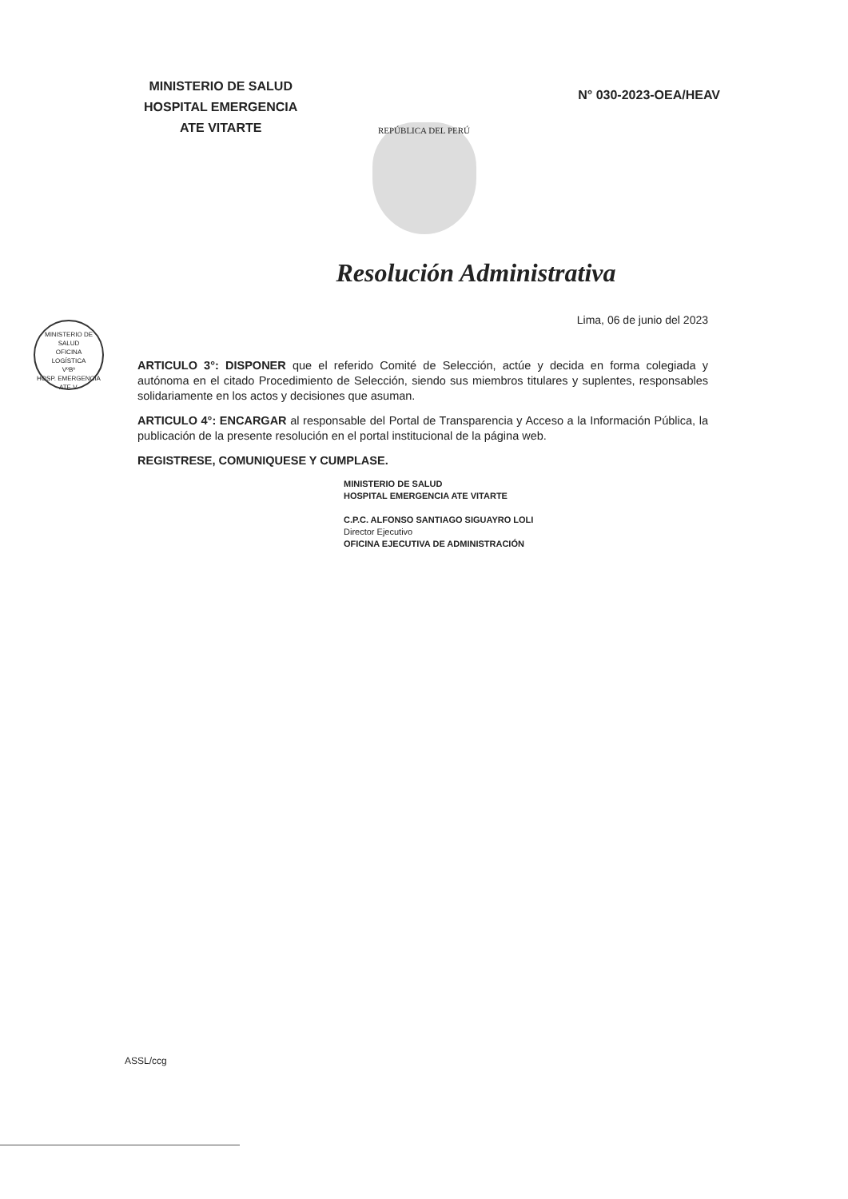MINISTERIO DE SALUD
HOSPITAL EMERGENCIA
ATE VITARTE
N° 030-2023-OEA/HEAV
REPÚBLICA DEL PERÚ
Resolución Administrativa
Lima, 06 de junio del 2023
MINISTERIO DE SALUD
OFICINA
LOGÍSTICA
VºBº
HOSP. EMERGENCIA ATE V.
ARTICULO 3°: DISPONER que el referido Comité de Selección, actúe y decida en forma colegiada y autónoma en el citado Procedimiento de Selección, siendo sus miembros titulares y suplentes, responsables solidariamente en los actos y decisiones que asuman.
ARTICULO 4°: ENCARGAR al responsable del Portal de Transparencia y Acceso a la Información Pública, la publicación de la presente resolución en el portal institucional de la página web.
REGISTRESE, COMUNIQUESE Y CUMPLASE.
MINISTERIO DE SALUD
HOSPITAL EMERGENCIA ATE VITARTE
C.P.C. ALFONSO SANTIAGO SIGUAYRO LOLI
Director Ejecutivo
OFICINA EJECUTIVA DE ADMINISTRACIÓN
ASSL/ccg